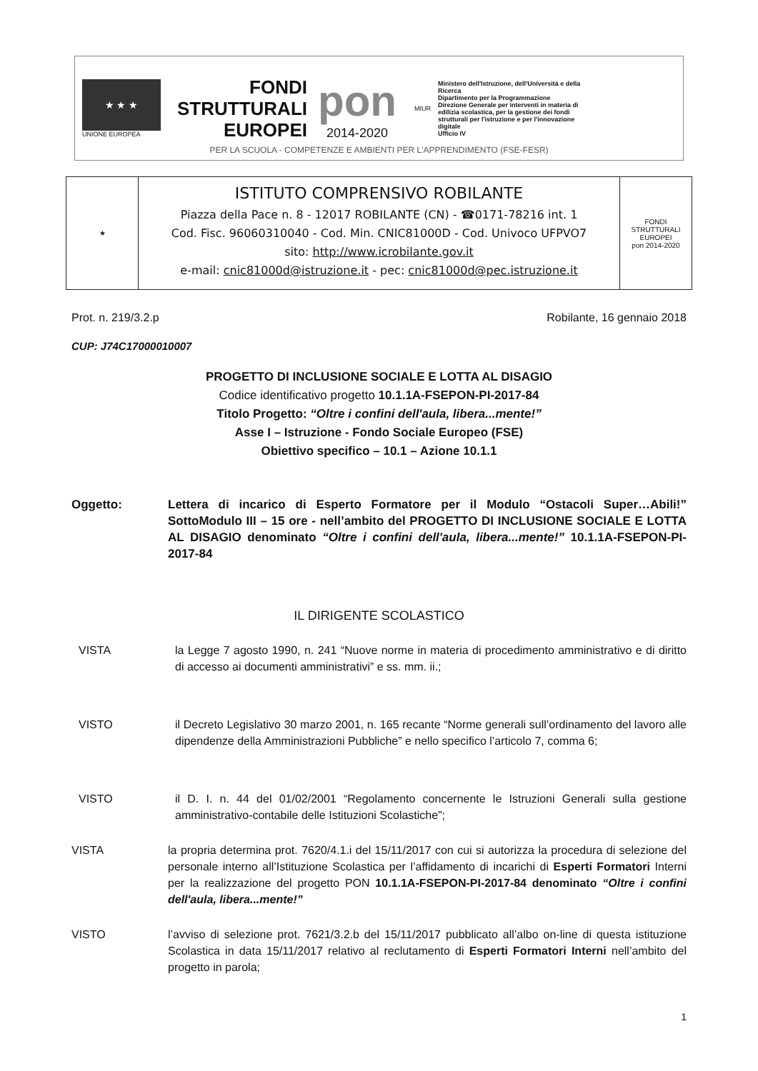★ ★ ★
UNIONE EUROPEA
FONDI STRUTTURALI EUROPEI
pon
2014-2020
MIUR
Ministero dell'Istruzione, dell'Università e della Ricerca
Dipartimento per la Programmazione
Direzione Generale per interventi in materia di edilizia scolastica, per la gestione dei fondi strutturali per l'istruzione e per l'innovazione digitale
Ufficio IV
PER LA SCUOLA - COMPETENZE E AMBIENTI PER L'APPRENDIMENTO (FSE-FESR)
★
ISTITUTO COMPRENSIVO ROBILANTE
Piazza della Pace n. 8 - 12017 ROBILANTE (CN) - ☎0171-78216 int. 1
Cod. Fisc. 96060310040 - Cod. Min. CNIC81000D - Cod. Univoco UFPVO7
sito: http://www.icrobilante.gov.it
e-mail: cnic81000d@istruzione.it - pec: cnic81000d@pec.istruzione.it
FONDI STRUTTURALI EUROPEI
pon 2014-2020
Prot. n. 219/3.2.p Robilante, 16 gennaio 2018
CUP: J74C17000010007
PROGETTO DI INCLUSIONE SOCIALE E LOTTA AL DISAGIO
Codice identificativo progetto 10.1.1A-FSEPON-PI-2017-84
Titolo Progetto: “Oltre i confini dell'aula, libera...mente!”
Asse I – Istruzione - Fondo Sociale Europeo (FSE)
Obiettivo specifico – 10.1 – Azione 10.1.1
Oggetto: Lettera di incarico di Esperto Formatore per il Modulo “Ostacoli Super…Abili!” SottoModulo III – 15 ore - nell’ambito del PROGETTO DI INCLUSIONE SOCIALE E LOTTA AL DISAGIO denominato “Oltre i confini dell'aula, libera...mente!” 10.1.1A-FSEPON-PI-2017-84
IL DIRIGENTE SCOLASTICO
VISTA la Legge 7 agosto 1990, n. 241 “Nuove norme in materia di procedimento amministrativo e di diritto di accesso ai documenti amministrativi” e ss. mm. ii.;
VISTO il Decreto Legislativo 30 marzo 2001, n. 165 recante “Norme generali sull’ordinamento del lavoro alle dipendenze della Amministrazioni Pubbliche” e nello specifico l’articolo 7, comma 6;
VISTO il D. I. n. 44 del 01/02/2001 “Regolamento concernente le Istruzioni Generali sulla gestione amministrativo-contabile delle Istituzioni Scolastiche”;
VISTA la propria determina prot. 7620/4.1.i del 15/11/2017 con cui si autorizza la procedura di selezione del personale interno all’Istituzione Scolastica per l’affidamento di incarichi di Esperti Formatori Interni per la realizzazione del progetto PON 10.1.1A-FSEPON-PI-2017-84 denominato “Oltre i confini dell'aula, libera...mente!”
VISTO l’avviso di selezione prot. 7621/3.2.b del 15/11/2017 pubblicato all’albo on-line di questa istituzione Scolastica in data 15/11/2017 relativo al reclutamento di Esperti Formatori Interni nell’ambito del progetto in parola;
1